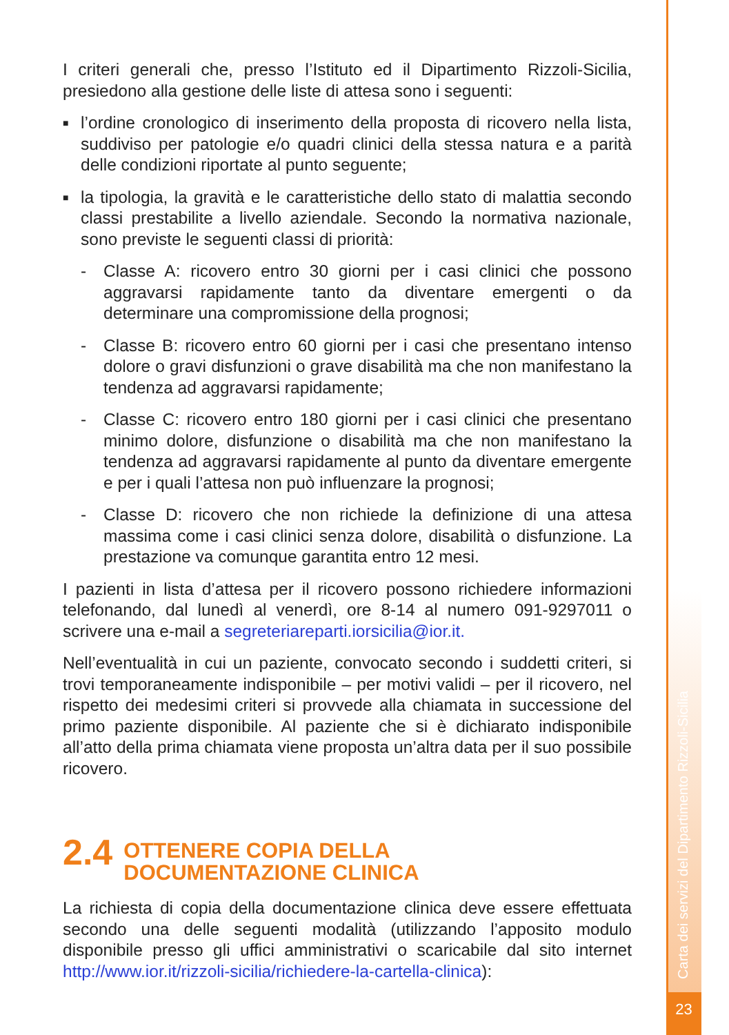Carta dei servizi del Dipartimento Rizzoli-Sicilia
I criteri generali che, presso l’Istituto ed il Dipartimento Rizzoli-Sicilia, presiedono alla gestione delle liste di attesa sono i seguenti:
■ l’ordine cronologico di inserimento della proposta di ricovero nella lista, suddiviso per patologie e/o quadri clinici della stessa natura e a parità delle condizioni riportate al punto seguente;
■ la tipologia, la gravità e le caratteristiche dello stato di malattia secondo classi prestabilite a livello aziendale. Secondo la normativa nazionale, sono previste le seguenti classi di priorità:
- Classe A: ricovero entro 30 giorni per i casi clinici che possono aggravarsi rapidamente tanto da diventare emergenti o da determinare una compromissione della prognosi;
- Classe B: ricovero entro 60 giorni per i casi che presentano intenso dolore o gravi disfunzioni o grave disabilità ma che non manifestano la tendenza ad aggravarsi rapidamente;
- Classe C: ricovero entro 180 giorni per i casi clinici che presentano minimo dolore, disfunzione o disabilità ma che non manifestano la tendenza ad aggravarsi rapidamente al punto da diventare emergente e per i quali l’attesa non può influenzare la prognosi;
- Classe D: ricovero che non richiede la definizione di una attesa massima come i casi clinici senza dolore, disabilità o disfunzione. La prestazione va comunque garantita entro 12 mesi.
I pazienti in lista d’attesa per il ricovero possono richiedere informazioni telefonando, dal lunedì al venerdì, ore 8-14 al numero 091-9297011 o scrivere una e-mail a segreteriareparti.iorsicilia@ior.it.
Nell’eventualità in cui un paziente, convocato secondo i suddetti criteri, si trovi temporaneamente indisponibile – per motivi validi – per il ricovero, nel rispetto dei medesimi criteri si provvede alla chiamata in successione del primo paziente disponibile. Al paziente che si è dichiarato indisponibile all’atto della prima chiamata viene proposta un’altra data per il suo possibile ricovero.
2.4 OTTENERE COPIA DELLA
DOCUMENTAZIONE CLINICA
La richiesta di copia della documentazione clinica deve essere effettuata secondo una delle seguenti modalità (utilizzando l’apposito modulo disponibile presso gli uffici amministrativi o scaricabile dal sito internet http://www.ior.it/rizzoli-sicilia/richiedere-la-cartella-clinica):
23